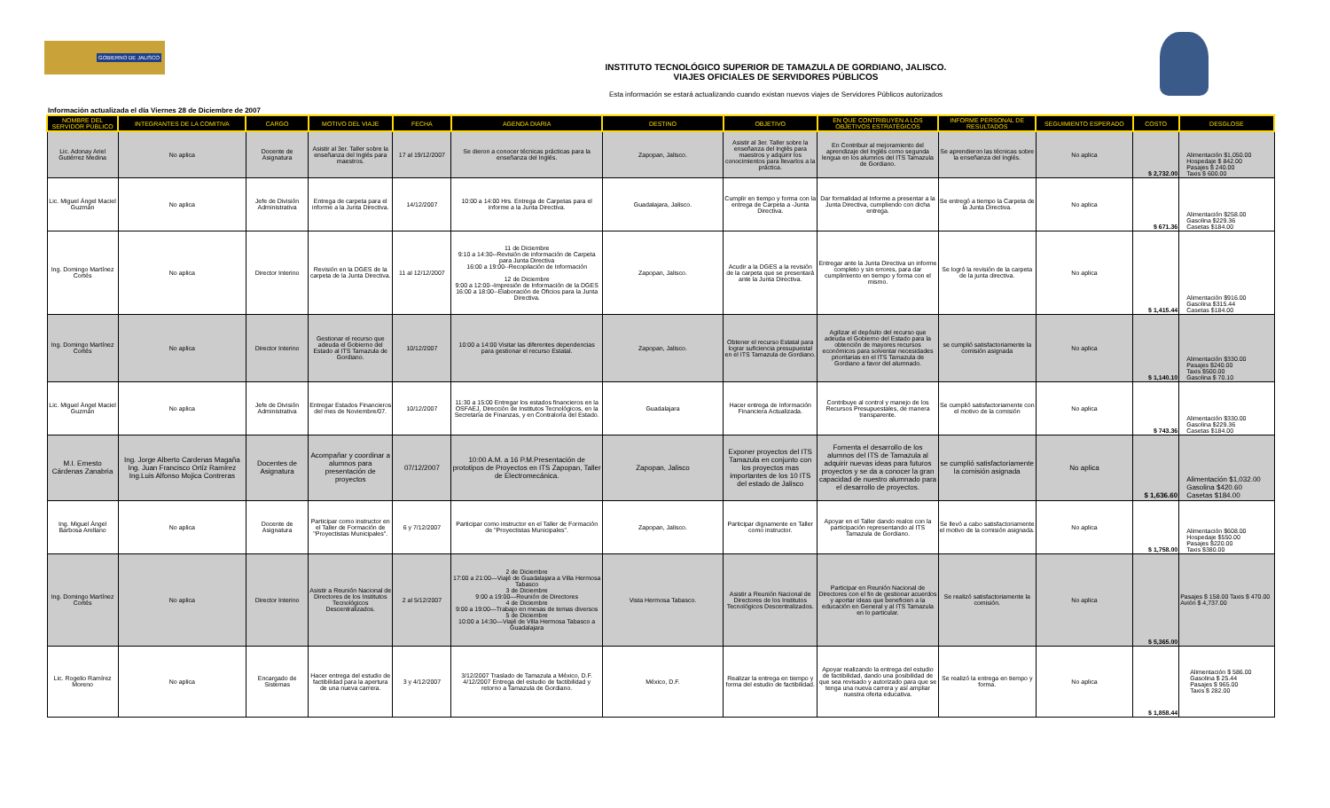GOBIERNO DE JALISCO
INSTITUTO TECNOLÓGICO SUPERIOR DE TAMAZULA DE GORDIANO, JALISCO.
VIAJES OFICIALES DE SERVIDORES PÚBLICOS
Esta información se estará actualizando cuando existan nuevos viajes de Servidores Públicos autorizados
Información actualizada el día Viernes 28 de Diciembre de 2007
| NOMBRE DEL SERVIDOR PÚBLICO | INTEGRANTES DE LA COMITIVA | CARGO | MOTIVO DEL VIAJE | FECHA | AGENDA DIARIA | DESTINO | OBJETIVO | EN QUE CONTRIBUYEN A LOS OBJETIVOS ESTRATÉGICOS | INFORME PERSONAL DE RESULTADOS | SEGUIMIENTO ESPERADO | COSTO | DESGLOSE |
| --- | --- | --- | --- | --- | --- | --- | --- | --- | --- | --- | --- | --- |
| Lic. Adonay Ariel Gutiérrez Medina | No aplica | Docente de Asignatura | Asistir al 3er. Taller sobre la enseñanza del Inglés para maestros. | 17 al 19/12/2007 | Se dieron a conocer técnicas prácticas para la enseñanza del Inglés. | Zapopan, Jalisco. | Asistir al 3er. Taller sobre la enseñanza del Inglés para maestros y adquirir los conocimientos para llevarlos a la práctica. | En Contribuir al mejoramiento del aprendizaje del Inglés como segunda lengua en los alumnos del ITS Tamazula de Gordiano. | Se aprendieron las técnicas sobre la enseñanza del Inglés. | No aplica | $ 2,732.00 | Alimentación $1,050.00 Hospedaje $ 842.00 Pasajes $ 240.00 Taxis $ 600.00 |
| Lic. Miguel Ángel Maciel Guzmán | No aplica | Jefe de División Administrativa | Entrega de carpeta para el informe a la Junta Directiva. | 14/12/2007 | 10:00 a 14:00 Hrs. Entrega de Carpetas para el informe a la Junta Directiva. | Guadalajara, Jalisco. | Cumplir en tiempo y forma con la entrega de Carpeta a -Junta Directiva. | Dar formalidad al Informe a presentar a la Junta Directiva, cumpliendo con dicha entrega. | Se entregó a tiempo la Carpeta de la Junta Directiva. | No aplica | $ 671.36 | Alimentación $258.00 Gasolina $229.36 Casetas $184.00 |
| Ing. Domingo Martínez Cortés | No aplica | Director Interino | Revisión en la DGES de la carpeta de la Junta Directiva. | 11 al 12/12/2007 | 11 de Diciembre 9:10 a 14:30--Revisión de información de Carpeta para Junta Directiva 16:00 a 19:00--Recopilación de Información 12 de Diciembre 9:00 a 12:00--Impresión de Información de la DGES 16:00 a 18:00--Elaboración de Oficios para la Junta Directiva. | Zapopan, Jalisco. | Acudir a la DGES a la revisión de la carpeta que se presentará ante la Junta Directiva. | Entregar ante la Junta Directiva un informe completo y sin errores, para dar cumplimiento en tiempo y forma con el mismo. | Se logró la revisión de la carpeta de la junta directiva. | No aplica | $ 1,415.44 | Alimentación $916.00 Gasolina $315.44 Casetas $184.00 |
| Ing. Domingo Martínez Cortés | No aplica | Director Interino | Gestionar el recurso que adeuda el Gobierno del Estado al ITS Tamazula de Gordiano. | 10/12/2007 | 10:00 a 14:00 Visitar las diferentes dependencias para gestionar el recurso Estatal. | Zapopan, Jalisco. | Obtener el recurso Estatal para lograr suficiencia presupuestal en el ITS Tamazula de Gordiano. | Agilizar el depósito del recurso que adeuda el Gobierno del Estado para la obtención de mayores recursos económicos para solventar necesidades prioritarias en el ITS Tamazula de Gordiano a favor del alumnado. | se cumplió satisfactoriamente la comisión asignada | No aplica | $ 1,140.10 | Alimentación $330.00 Pasajes $240.00 Taxis $500.00 Gasolina $ 70.10 |
| Lic. Miguel Ángel Maciel Guzmán | No aplica | Jefe de División Administrativa | Entregar Estados Financieros del mes de Noviembre/07. | 10/12/2007 | 11:30 a 15:00 Entregar los estados financieros en la OSFAEJ, Dirección de Institutos Tecnológicos, en la Secretaría de Finanzas, y en Contraloría del Estado. | Guadalajara | Hacer entrega de Información Financiera Actualizada. | Contribuye al control y manejo de los Recursos Presupuestales, de manera transparente. | Se cumplió satisfactoriamente con el motivo de la comisión | No aplica | $ 743.36 | Alimentación $330.00 Gasolina $229.36 Casetas $184.00 |
| M.I. Ernesto Cárdenas Zanabria | Ing. Jorge Alberto Cardenas Magaña Ing. Juan Francisco Ortíz Ramírez Ing.Luis Alfonso Mojica Contreras | Docentes de Asignatura | Acompañar y coordinar a alumnos para presentación de proyectos | 07/12/2007 | 10:00 A.M. a 16 P.M.Presentación de prototipos de Proyectos en ITS Zapopan, Taller de Electromecánica. | Zapopan, Jalisco | Exponer proyectos del ITS Tamazula en conjunto con los proyectos mas importantes de los 10 ITS del estado de Jalisco | Fomenta el desarrollo de los alumnos del ITS de Tamazula al adquirir nuevas ideas para futuros proyectos y se da a conocer la gran capacidad de nuestro alumnado para el desarrollo de proyectos. | se cumplió satisfactoriamente la comisión asignada | No aplica | $ 1,636.60 | Alimentación $1,032.00 Gasolina $420.60 Casetas $184.00 |
| Ing. Miguel Ángel Barbosa Arellano | No aplica | Docente de Asignatura | Participar como instructor en el Taller de Formación de "Proyectistas Municipales". | 6 y 7/12/2007 | Participar como instructor en el Taller de Formación de "Proyectistas Municipales". | Zapopan, Jalisco. | Participar dignamente en Taller como instructor. | Apoyar en el Taller dando realce con la participación representando al ITS Tamazula de Gordiano. | Se llevó a cabo satisfactoriamente el motivo de la comisión asignada. | No aplica | $ 1,758.00 | Alimentación $608.00 Hospedaje $550.00 Pasajes $220.00 Taxis $380.00 |
| Ing. Domingo Martínez Cortés | No aplica | Director Interino | Asistir a Reunión Nacional de Directores de los Institutos Tecnológicos Descentralizados. | 2 al 5/12/2007 | 2 de Diciembre 17:00 a 21:00—Viajé de Guadalajara a Villa Hermosa Tabasco 3 de Diciembre 9:00 a 19:00—Reunión de Directores 4 de Diciembre 9:00 a 19:00—Trabajo en mesas de temas diversos 5 de Diciembre 10:00 a 14:30—Viajé de Villa Hermosa Tabasco a Guadalajara | Vista Hermosa Tabasco. | Asistir a Reunión Nacional de Directores de los Institutos Tecnológicos Descentralizados. | Participar en Reunión Nacional de Directores con el fin de gestionar acuerdos y aportar ideas que beneficien a la educación en General y al ITS Tamazula en lo particular. | Se realizó satisfactoriamente la comisión. | No aplica | $ 5,365.00 | Pasajes $ 158.00 Taxis $ 470.00 Avión $ 4,737.00 |
| Lic. Rogelio Ramírez Moreno | No aplica | Encargado de Sistemas | Hacer entrega del estudio de factibilidad para la apertura de una nueva carrera. | 3 y 4/12/2007 | 3/12/2007 Traslado de Tamazula a México, D.F. 4/12/2007 Entrega del estudio de factibilidad y retorno a Tamazula de Gordiano. | México, D.F. | Realizar la entrega en tiempo y forma del estudio de factibilidad. | Apoyar realizando la entrega del estudio de factibilidad, dando una posibilidad de que sea revisado y autorizado para que se tenga una nueva carrera y así ampliar nuestra oferta educativa. | Se realizó la entrega en tiempo y forma. | No aplica | $ 1,858.44 | Alimentación $ 586.00 Gasolina $ 25.44 Pasajes $ 965.00 Taxis $ 282.00 |